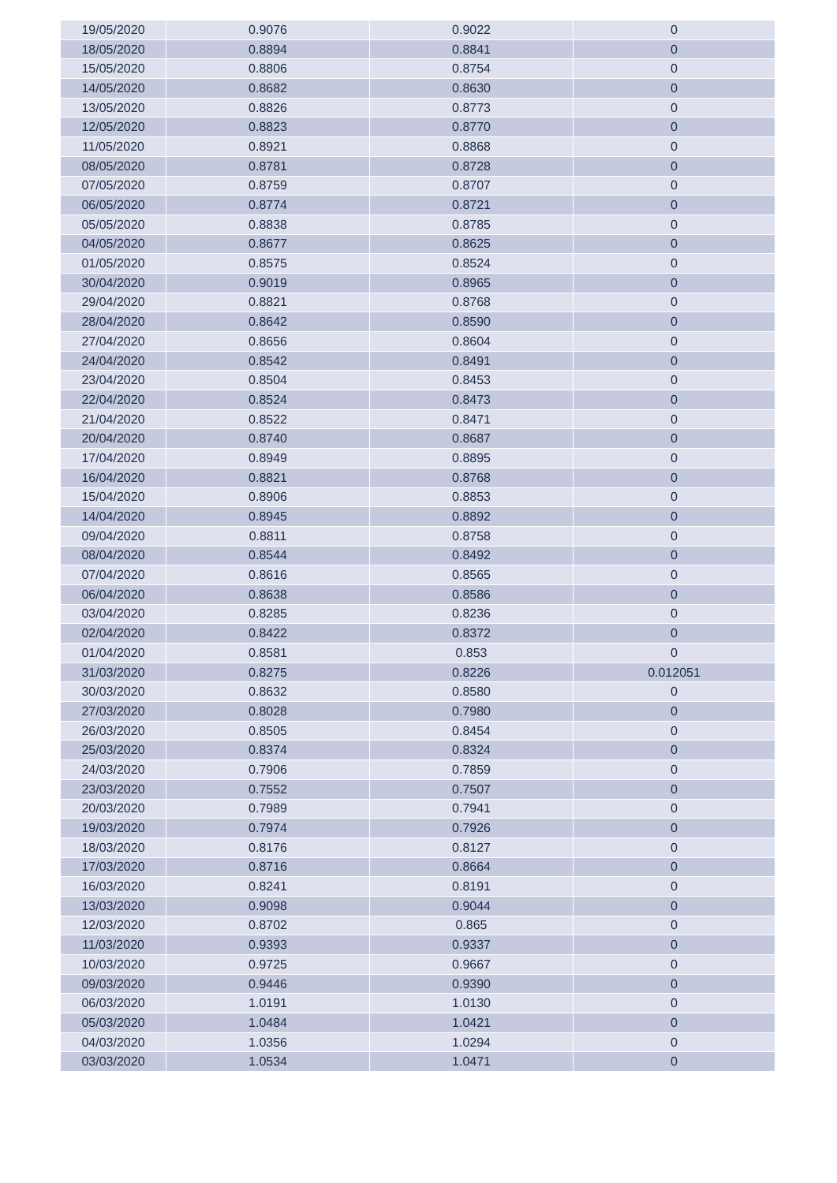| 19/05/2020 | 0.9076 | 0.9022 | 0 |
| 18/05/2020 | 0.8894 | 0.8841 | 0 |
| 15/05/2020 | 0.8806 | 0.8754 | 0 |
| 14/05/2020 | 0.8682 | 0.8630 | 0 |
| 13/05/2020 | 0.8826 | 0.8773 | 0 |
| 12/05/2020 | 0.8823 | 0.8770 | 0 |
| 11/05/2020 | 0.8921 | 0.8868 | 0 |
| 08/05/2020 | 0.8781 | 0.8728 | 0 |
| 07/05/2020 | 0.8759 | 0.8707 | 0 |
| 06/05/2020 | 0.8774 | 0.8721 | 0 |
| 05/05/2020 | 0.8838 | 0.8785 | 0 |
| 04/05/2020 | 0.8677 | 0.8625 | 0 |
| 01/05/2020 | 0.8575 | 0.8524 | 0 |
| 30/04/2020 | 0.9019 | 0.8965 | 0 |
| 29/04/2020 | 0.8821 | 0.8768 | 0 |
| 28/04/2020 | 0.8642 | 0.8590 | 0 |
| 27/04/2020 | 0.8656 | 0.8604 | 0 |
| 24/04/2020 | 0.8542 | 0.8491 | 0 |
| 23/04/2020 | 0.8504 | 0.8453 | 0 |
| 22/04/2020 | 0.8524 | 0.8473 | 0 |
| 21/04/2020 | 0.8522 | 0.8471 | 0 |
| 20/04/2020 | 0.8740 | 0.8687 | 0 |
| 17/04/2020 | 0.8949 | 0.8895 | 0 |
| 16/04/2020 | 0.8821 | 0.8768 | 0 |
| 15/04/2020 | 0.8906 | 0.8853 | 0 |
| 14/04/2020 | 0.8945 | 0.8892 | 0 |
| 09/04/2020 | 0.8811 | 0.8758 | 0 |
| 08/04/2020 | 0.8544 | 0.8492 | 0 |
| 07/04/2020 | 0.8616 | 0.8565 | 0 |
| 06/04/2020 | 0.8638 | 0.8586 | 0 |
| 03/04/2020 | 0.8285 | 0.8236 | 0 |
| 02/04/2020 | 0.8422 | 0.8372 | 0 |
| 01/04/2020 | 0.8581 | 0.853 | 0 |
| 31/03/2020 | 0.8275 | 0.8226 | 0.012051 |
| 30/03/2020 | 0.8632 | 0.8580 | 0 |
| 27/03/2020 | 0.8028 | 0.7980 | 0 |
| 26/03/2020 | 0.8505 | 0.8454 | 0 |
| 25/03/2020 | 0.8374 | 0.8324 | 0 |
| 24/03/2020 | 0.7906 | 0.7859 | 0 |
| 23/03/2020 | 0.7552 | 0.7507 | 0 |
| 20/03/2020 | 0.7989 | 0.7941 | 0 |
| 19/03/2020 | 0.7974 | 0.7926 | 0 |
| 18/03/2020 | 0.8176 | 0.8127 | 0 |
| 17/03/2020 | 0.8716 | 0.8664 | 0 |
| 16/03/2020 | 0.8241 | 0.8191 | 0 |
| 13/03/2020 | 0.9098 | 0.9044 | 0 |
| 12/03/2020 | 0.8702 | 0.865 | 0 |
| 11/03/2020 | 0.9393 | 0.9337 | 0 |
| 10/03/2020 | 0.9725 | 0.9667 | 0 |
| 09/03/2020 | 0.9446 | 0.9390 | 0 |
| 06/03/2020 | 1.0191 | 1.0130 | 0 |
| 05/03/2020 | 1.0484 | 1.0421 | 0 |
| 04/03/2020 | 1.0356 | 1.0294 | 0 |
| 03/03/2020 | 1.0534 | 1.0471 | 0 |